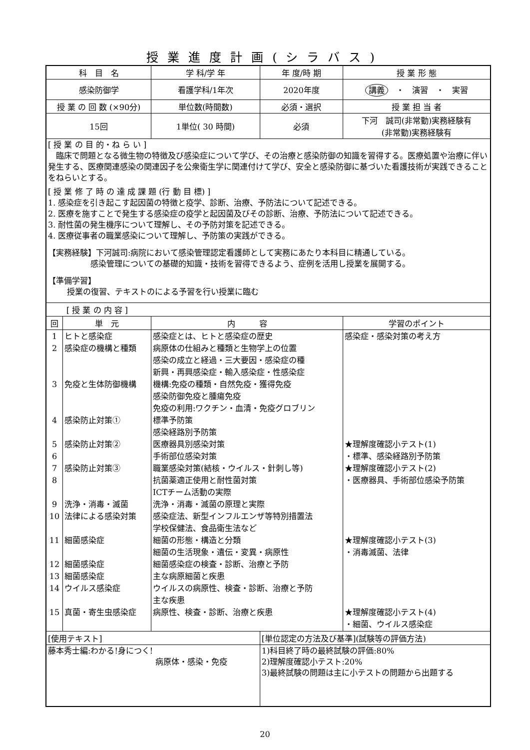授業進度計画(シラバス)
| 科 目 名 | | 学 科/学 年 | 年 度/時 期 | 授 業 形 態 |
| --- | --- | --- | --- | --- |
| 感染防御学 | | 看護学科/1年次 | 2020年度 | 講義 ・ 演習 ・ 実習 |
| 授 業 の 回 数 (×90分) | | 単位数(時間数) | 必須・選択 | 授 業 担 当 者 |
| 15回 | | 1単位( 30 時間) | 必須 | 下河 誠司(非常勤)実務経験有 (非常勤)実務経験有 |
| [ 授 業 の 目 的・ね ら い ] 臨床で問題となる微生物の特徴及び感染症について学び、その治療と感染防御の知識を習得する。医療処置や治療に伴い発生する、医療関連感染の関連因子を公衆衛生学に関連付けて学び、安全と感染防御に基づいた看護技術が実践できることをねらいとする。 [ 授 業 修 了 時 の 達 成 課 題 (行 動 目 標) ] 1. 感染症を引き起こす起因菌の特徴と疫学、診断、治療、予防法について記述できる。 2. 医療を施すことで発生する感染症の疫学と起因菌及びその診断、治療、予防法について記述できる。 3. 耐性菌の発生機序について理解し、その予防対策を記述できる。 4. 医療従事者の職業感染について理解し、予防策の実践ができる。 【実務経験】下河誠司:病院において感染管理認定看護師として実務にあたり本科目に精通している。 感染管理についての基礎的知識・技術を習得できるよう、症例を活用し授業を展開する。 【準備学習】 授業の復習、テキストのによる予習を行い授業に臨む | | | | |
| [ 授 業 の 内 容 ] | | | | |
| 回 | 単 元 | 内 容 | | 学習のポイント |
| 1 2 3 4 5 6 7 8 9 10 11 12 13 14 15 | ヒトと感染症 感染症の機構と種類 免疫と生体防御機構 感染防止対策① 感染防止対策② 感染防止対策③ 洗浄・消毒・滅菌 法律による感染対策 細菌感染症 細菌感染症 細菌感染症 ウイルス感染症 真菌・寄生虫感染症 | 感染症とは、ヒトと感染症の歴史 病原体の仕組みと種類と生物学上の位置 感染の成立と経過・三大要因・感染症の種 新興・再興感染症・輸入感染症・性感染症 機構:免疫の種類・自然免疫・獲得免疫 感染防御免疫と腫瘍免疫 免疫の利用:ワクチン・血清・免疫グロブリン 標準予防策 感染経路別予防策 医療器具別感染対策 手術部位感染対策 職業感染対策(結核・ウイルス・針刺し等) 抗菌薬適正使用と耐性菌対策 ICTチーム活動の実際 洗浄・消毒・滅菌の原理と実際 感染症法、新型インフルエンザ等特別措置法 学校保健法、食品衛生法など 細菌の形態・構造と分類 細菌の生活現象・遺伝・変異・病原性 細菌感染症の検査・診断、治療と予防 主な病原細菌と疾患 ウイルスの病原性、検査・診断、治療と予防 主な疾患 病原性、検査・診断、治療と疾患 | | 感染症・感染対策の考え方 ★理解度確認小テスト(1) ・標準、感染経路別予防策 ★理解度確認小テスト(2) ・医療器具、手術部位感染予防策 ★理解度確認小テスト(3) ・消毒滅菌、法律 ★理解度確認小テスト(4) ・細菌、ウイルス感染症 |
| [使用テキスト] | | | [単位認定の方法及び基準](試験等の評価方法) | |
| 藤本秀士編:わかる!身につく! 病原体・感染・免疫 | | | 1)科目終了時の最終試験の評価:80% 2)理解度確認小テスト:20% 3)最終試験の問題は主に小テストの問題から出題する | |
20